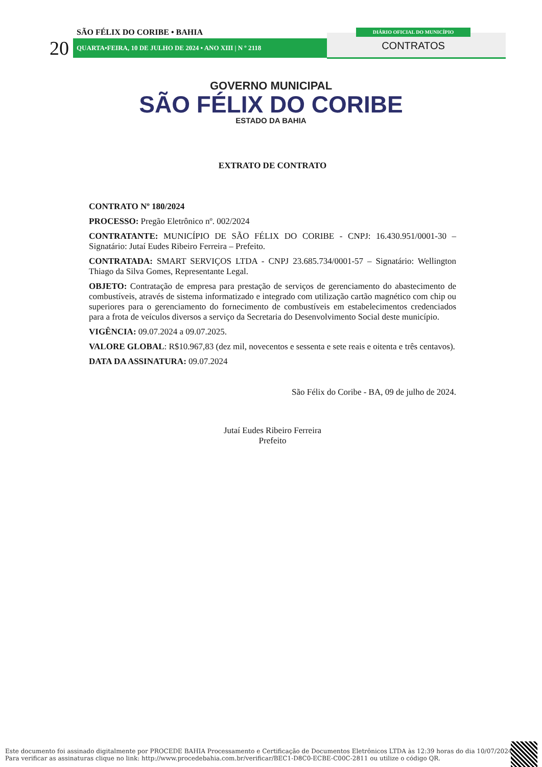SÃO FÉLIX DO CORIBE • BAHIA
20 QUARTA•FEIRA, 10 DE JULHO DE 2024 • ANO XIII | N º 2118
DIÁRIO OFICIAL DO MUNICÍPIO
CONTRATOS
GOVERNO MUNICIPAL
SÃO FÉLIX DO CORIBE
ESTADO DA BAHIA
EXTRATO DE CONTRATO
CONTRATO Nº 180/2024
PROCESSO: Pregão Eletrônico nº. 002/2024
CONTRATANTE: MUNICÍPIO DE SÃO FÉLIX DO CORIBE - CNPJ: 16.430.951/0001-30 – Signatário: Jutaí Eudes Ribeiro Ferreira – Prefeito.
CONTRATADA: SMART SERVIÇOS LTDA - CNPJ 23.685.734/0001-57 – Signatário: Wellington Thiago da Silva Gomes, Representante Legal.
OBJETO: Contratação de empresa para prestação de serviços de gerenciamento do abastecimento de combustíveis, através de sistema informatizado e integrado com utilização cartão magnético com chip ou superiores para o gerenciamento do fornecimento de combustíveis em estabelecimentos credenciados para a frota de veículos diversos a serviço da Secretaria do Desenvolvimento Social deste município.
VIGÊNCIA: 09.07.2024 a 09.07.2025.
VALORE GLOBAL: R$10.967,83 (dez mil, novecentos e sessenta e sete reais e oitenta e três centavos).
DATA DA ASSINATURA: 09.07.2024
São Félix do Coribe - BA, 09 de julho de 2024.
Jutaí Eudes Ribeiro Ferreira
Prefeito
Este documento foi assinado digitalmente por PROCEDE BAHIA Processamento e Certificação de Documentos Eletrônicos LTDA às 12:39 horas do dia 10/07/2024.
Para verificar as assinaturas clique no link: http://www.procedebahia.com.br/verificar/BEC1-D8C0-ECBE-C00C-2811 ou utilize o código QR.